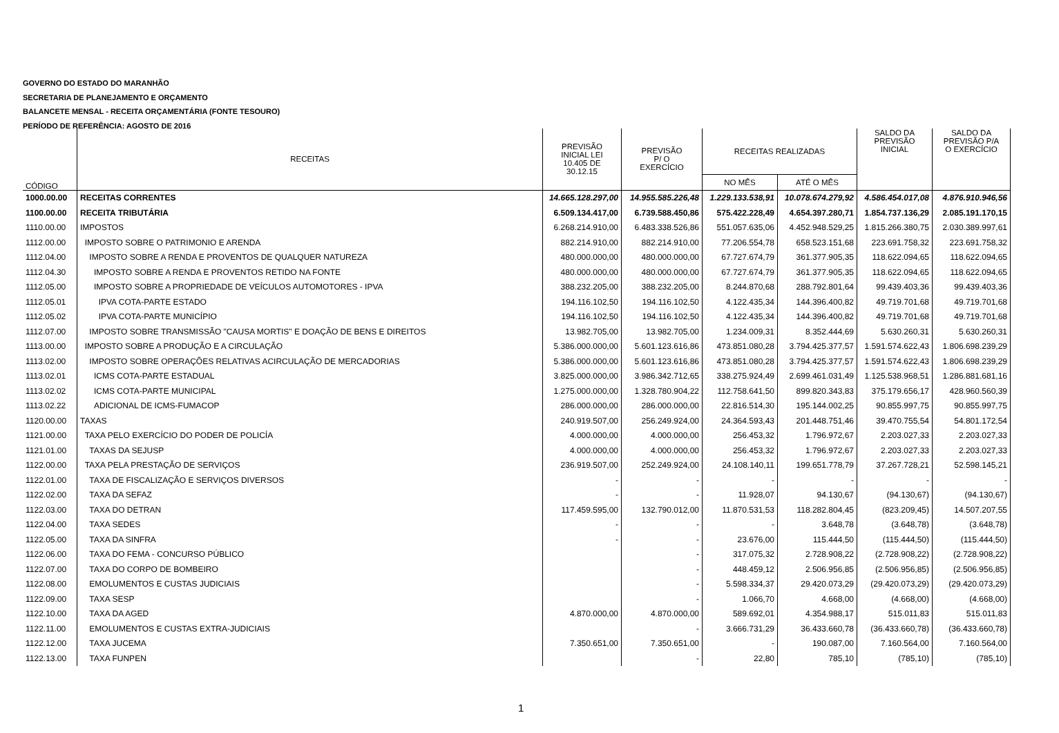GOVERNO DO ESTADO DO MARANHÃO
SECRETARIA DE PLANEJAMENTO E ORÇAMENTO
BALANCETE MENSAL - RECEITA ORÇAMENTÁRIA (FONTE TESOURO)
PERÍODO DE REFERÊNCIA: AGOSTO DE 2016
| CÓDIGO | RECEITAS | PREVISÃO INICIAL LEI 10.405 DE 30.12.15 | PREVISÃO P/ O EXERCÍCIO | RECEITAS REALIZADAS | | SALDO DA PREVISÃO INICIAL | SALDO DA PREVISÃO P/A O EXERCÍCIO |
| --- | --- | --- | --- | --- | --- | --- | --- |
| | | | | NO MÊS | ATÉ O MÊS | | |
| 1000.00.00 | RECEITAS CORRENTES | 14.665.128.297,00 | 14.955.585.226,48 | 1.229.133.538,91 | 10.078.674.279,92 | 4.586.454.017,08 | 4.876.910.946,56 |
| 1100.00.00 | RECEITA TRIBUTÁRIA | 6.509.134.417,00 | 6.739.588.450,86 | 575.422.228,49 | 4.654.397.280,71 | 1.854.737.136,29 | 2.085.191.170,15 |
| 1110.00.00 | IMPOSTOS | 6.268.214.910,00 | 6.483.338.526,86 | 551.057.635,06 | 4.452.948.529,25 | 1.815.266.380,75 | 2.030.389.997,61 |
| 1112.00.00 | IMPOSTO SOBRE O PATRIMONIO E ARENDA | 882.214.910,00 | 882.214.910,00 | 77.206.554,78 | 658.523.151,68 | 223.691.758,32 | 223.691.758,32 |
| 1112.04.00 | IMPOSTO SOBRE A RENDA E PROVENTOS DE QUALQUER NATUREZA | 480.000.000,00 | 480.000.000,00 | 67.727.674,79 | 361.377.905,35 | 118.622.094,65 | 118.622.094,65 |
| 1112.04.30 | IMPOSTO SOBRE A RENDA E PROVENTOS RETIDO NA FONTE | 480.000.000,00 | 480.000.000,00 | 67.727.674,79 | 361.377.905,35 | 118.622.094,65 | 118.622.094,65 |
| 1112.05.00 | IMPOSTO SOBRE A PROPRIEDADE DE VEÍCULOS AUTOMOTORES - IPVA | 388.232.205,00 | 388.232.205,00 | 8.244.870,68 | 288.792.801,64 | 99.439.403,36 | 99.439.403,36 |
| 1112.05.01 | IPVA COTA-PARTE ESTADO | 194.116.102,50 | 194.116.102,50 | 4.122.435,34 | 144.396.400,82 | 49.719.701,68 | 49.719.701,68 |
| 1112.05.02 | IPVA COTA-PARTE MUNICÍPIO | 194.116.102,50 | 194.116.102,50 | 4.122.435,34 | 144.396.400,82 | 49.719.701,68 | 49.719.701,68 |
| 1112.07.00 | IMPOSTO SOBRE TRANSMISSÃO "CAUSA MORTIS" E DOAÇÃO DE BENS E DIREITOS | 13.982.705,00 | 13.982.705,00 | 1.234.009,31 | 8.352.444,69 | 5.630.260,31 | 5.630.260,31 |
| 1113.00.00 | IMPOSTO SOBRE A PRODUÇÃO E A CIRCULAÇÃO | 5.386.000.000,00 | 5.601.123.616,86 | 473.851.080,28 | 3.794.425.377,57 | 1.591.574.622,43 | 1.806.698.239,29 |
| 1113.02.00 | IMPOSTO SOBRE OPERAÇÕES RELATIVAS ACIRCULAÇÃO DE MERCADORIAS | 5.386.000.000,00 | 5.601.123.616,86 | 473.851.080,28 | 3.794.425.377,57 | 1.591.574.622,43 | 1.806.698.239,29 |
| 1113.02.01 | ICMS COTA-PARTE ESTADUAL | 3.825.000.000,00 | 3.986.342.712,65 | 338.275.924,49 | 2.699.461.031,49 | 1.125.538.968,51 | 1.286.881.681,16 |
| 1113.02.02 | ICMS COTA-PARTE MUNICIPAL | 1.275.000.000,00 | 1.328.780.904,22 | 112.758.641,50 | 899.820.343,83 | 375.179.656,17 | 428.960.560,39 |
| 1113.02.22 | ADICIONAL DE ICMS-FUMACOP | 286.000.000,00 | 286.000.000,00 | 22.816.514,30 | 195.144.002,25 | 90.855.997,75 | 90.855.997,75 |
| 1120.00.00 | TAXAS | 240.919.507,00 | 256.249.924,00 | 24.364.593,43 | 201.448.751,46 | 39.470.755,54 | 54.801.172,54 |
| 1121.00.00 | TAXA PELO EXERCÍCIO DO PODER DE POLICÍA | 4.000.000,00 | 4.000.000,00 | 256.453,32 | 1.796.972,67 | 2.203.027,33 | 2.203.027,33 |
| 1121.01.00 | TAXAS DA SEJUSP | 4.000.000,00 | 4.000.000,00 | 256.453,32 | 1.796.972,67 | 2.203.027,33 | 2.203.027,33 |
| 1122.00.00 | TAXA PELA PRESTAÇÃO DE SERVIÇOS | 236.919.507,00 | 252.249.924,00 | 24.108.140,11 | 199.651.778,79 | 37.267.728,21 | 52.598.145,21 |
| 1122.01.00 | TAXA DE FISCALIZAÇÃO E SERVIÇOS DIVERSOS | - | - | - | - | - | - |
| 1122.02.00 | TAXA DA SEFAZ | - | - | 11.928,07 | 94.130,67 | (94.130,67) | (94.130,67) |
| 1122.03.00 | TAXA DO DETRAN | 117.459.595,00 | 132.790.012,00 | 11.870.531,53 | 118.282.804,45 | (823.209,45) | 14.507.207,55 |
| 1122.04.00 | TAXA SEDES | - | - | - | 3.648,78 | (3.648,78) | (3.648,78) |
| 1122.05.00 | TAXA DA SINFRA | - | - | 23.676,00 | 115.444,50 | (115.444,50) | (115.444,50) |
| 1122.06.00 | TAXA DO FEMA - CONCURSO PÚBLICO | | - | 317.075,32 | 2.728.908,22 | (2.728.908,22) | (2.728.908,22) |
| 1122.07.00 | TAXA DO CORPO DE BOMBEIRO | | - | 448.459,12 | 2.506.956,85 | (2.506.956,85) | (2.506.956,85) |
| 1122.08.00 | EMOLUMENTOS E CUSTAS JUDICIAIS | | - | 5.598.334,37 | 29.420.073,29 | (29.420.073,29) | (29.420.073,29) |
| 1122.09.00 | TAXA SESP | | - | 1.066,70 | 4.668,00 | (4.668,00) | (4.668,00) |
| 1122.10.00 | TAXA DA AGED | 4.870.000,00 | 4.870.000,00 | 589.692,01 | 4.354.988,17 | 515.011,83 | 515.011,83 |
| 1122.11.00 | EMOLUMENTOS E CUSTAS EXTRA-JUDICIAIS | | - | 3.666.731,29 | 36.433.660,78 | (36.433.660,78) | (36.433.660,78) |
| 1122.12.00 | TAXA JUCEMA | 7.350.651,00 | 7.350.651,00 | - | 190.087,00 | 7.160.564,00 | 7.160.564,00 |
| 1122.13.00 | TAXA FUNPEN | | - | 22,80 | 785,10 | (785,10) | (785,10) |
1